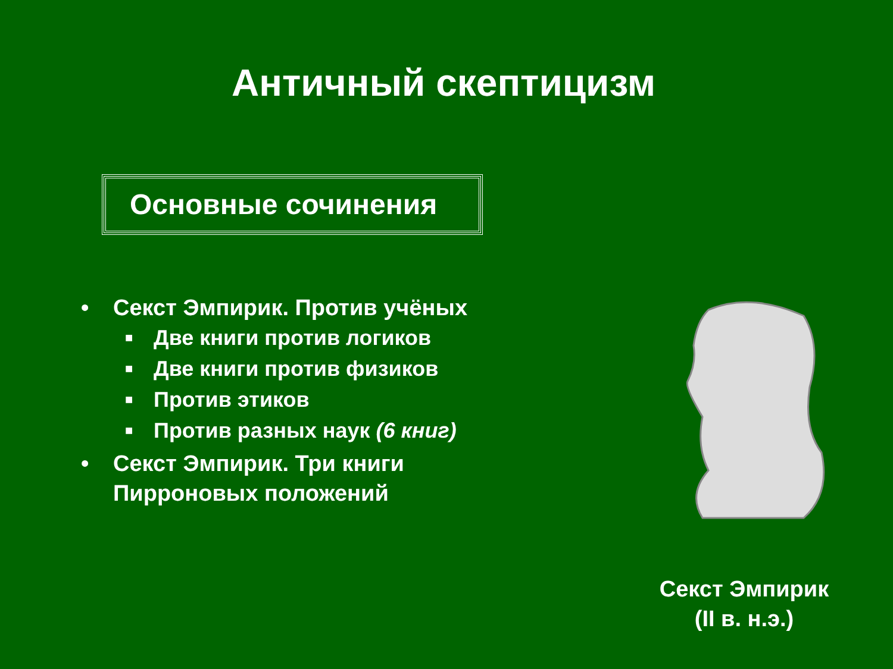Античный скептицизм
Основные сочинения
• Секст Эмпирик. Против учёных
■ Две книги против логиков
■ Две книги против физиков
■ Против этиков
■ Против разных наук (6 книг)
• Секст Эмпирик. Три книги
Пирроновых положений
Секст Эмпирик
(II в. н.э.)